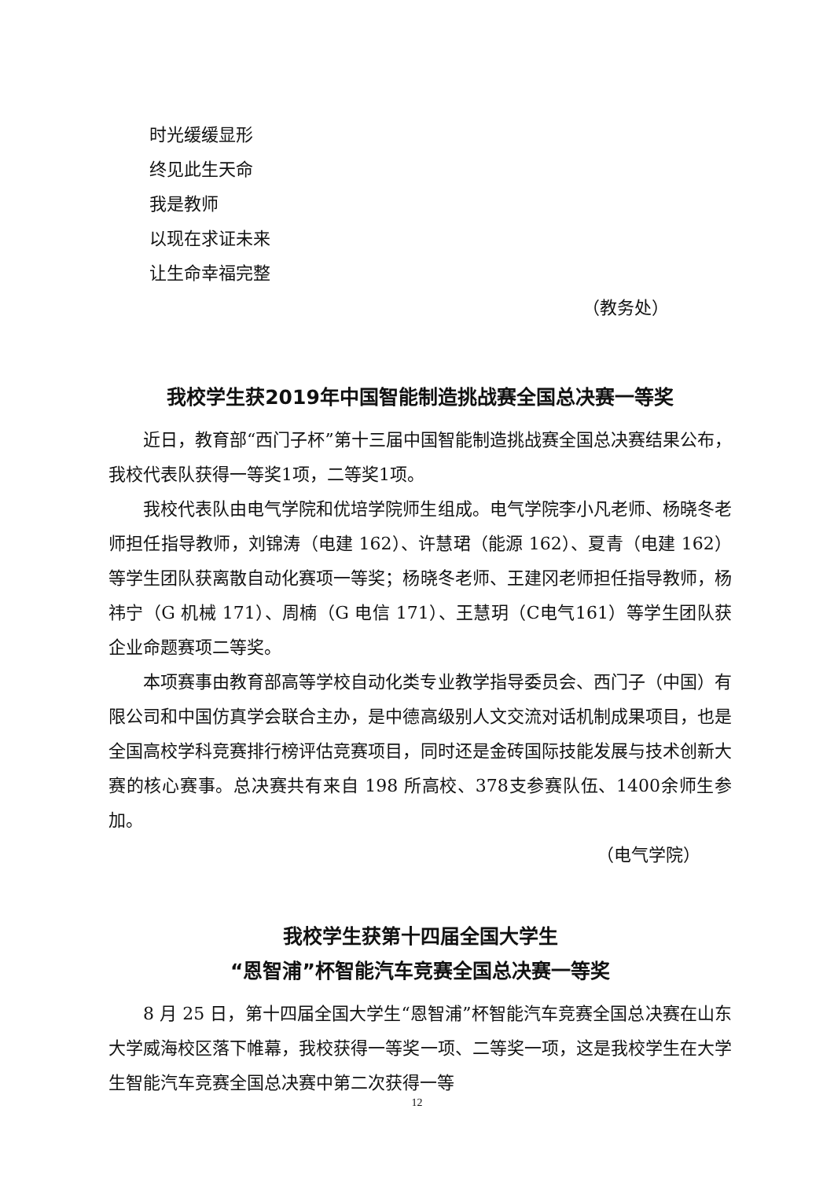时光缓缓显形
终见此生天命
我是教师
以现在求证未来
让生命幸福完整
（教务处）
我校学生获2019年中国智能制造挑战赛全国总决赛一等奖
近日，教育部“西门子杯”第十三届中国智能制造挑战赛全国总决赛结果公布，我校代表队获得一等奖1项，二等奖1项。
我校代表队由电气学院和优培学院师生组成。电气学院李小凡老师、杨晓冬老师担任指导教师，刘锦涛（电建 162）、许慧珺（能源 162）、夏青（电建 162）等学生团队获离散自动化赛项一等奖；杨晓冬老师、王建冈老师担任指导教师，杨祎宁（G 机械 171）、周楠（G 电信 171）、王慧玥（C电气161）等学生团队获企业命题赛项二等奖。
本项赛事由教育部高等学校自动化类专业教学指导委员会、西门子（中国）有限公司和中国仿真学会联合主办，是中德高级别人文交流对话机制成果项目，也是全国高校学科竞赛排行榜评估竞赛项目，同时还是金砖国际技能发展与技术创新大赛的核心赛事。总决赛共有来自 198 所高校、378支参赛队伍、1400余师生参加。
（电气学院）
我校学生获第十四届全国大学生
“恩智浦”杯智能汽车竞赛全国总决赛一等奖
8 月 25 日，第十四届全国大学生“恩智浦”杯智能汽车竞赛全国总决赛在山东大学威海校区落下帷幕，我校获得一等奖一项、二等奖一项，这是我校学生在大学生智能汽车竞赛全国总决赛中第二次获得一等
12